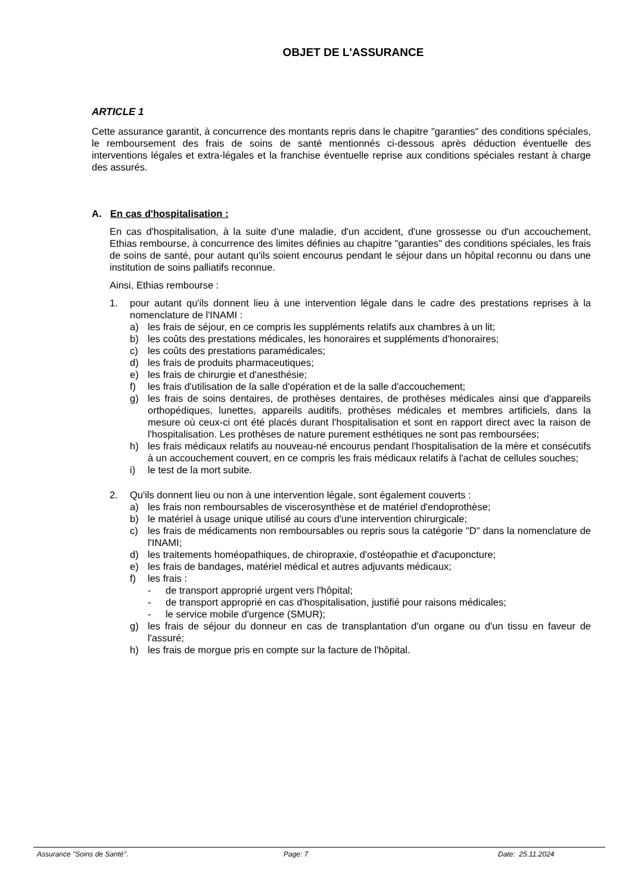OBJET DE L'ASSURANCE
ARTICLE 1
Cette assurance garantit, à concurrence des montants repris dans le chapitre "garanties" des conditions spéciales, le remboursement des frais de soins de santé mentionnés ci-dessous après déduction éventuelle des interventions légales et extra-légales et la franchise éventuelle reprise aux conditions spéciales restant à charge des assurés.
A. En cas d'hospitalisation :
En cas d'hospitalisation, à la suite d'une maladie, d'un accident, d'une grossesse ou d'un accouchement, Ethias rembourse, à concurrence des limites définies au chapitre "garanties" des conditions spéciales, les frais de soins de santé, pour autant qu'ils soient encourus pendant le séjour dans un hôpital reconnu ou dans une institution de soins palliatifs reconnue.
Ainsi, Ethias rembourse :
1. pour autant qu'ils donnent lieu à une intervention légale dans le cadre des prestations reprises à la nomenclature de l'INAMI :
a) les frais de séjour, en ce compris les suppléments relatifs aux chambres à un lit;
b) les coûts des prestations médicales, les honoraires et suppléments d'honoraires;
c) les coûts des prestations paramédicales;
d) les frais de produits pharmaceutiques;
e) les frais de chirurgie et d'anesthésie;
f) les frais d'utilisation de la salle d'opération et de la salle d'accouchement;
g) les frais de soins dentaires, de prothèses dentaires, de prothèses médicales ainsi que d'appareils orthopédiques, lunettes, appareils auditifs, prothèses médicales et membres artificiels, dans la mesure où ceux-ci ont été placés durant l'hospitalisation et sont en rapport direct avec la raison de l'hospitalisation. Les prothèses de nature purement esthétiques ne sont pas remboursées;
h) les frais médicaux relatifs au nouveau-né encourus pendant l'hospitalisation de la mère et consécutifs à un accouchement couvert, en ce compris les frais médicaux relatifs à l'achat de cellules souches;
i) le test de la mort subite.
2. Qu'ils donnent lieu ou non à une intervention légale, sont également couverts :
a) les frais non remboursables de viscerosynthèse et de matériel d'endoprothèse;
b) le matériel à usage unique utilisé au cours d'une intervention chirurgicale;
c) les frais de médicaments non remboursables ou repris sous la catégorie "D" dans la nomenclature de l'INAMI;
d) les traitements homéopathiques, de chiropraxie, d'ostéopathie et d'acuponcture;
e) les frais de bandages, matériel médical et autres adjuvants médicaux;
f) les frais :
- de transport approprié urgent vers l'hôpital;
- de transport approprié en cas d'hospitalisation, justifié pour raisons médicales;
- le service mobile d'urgence (SMUR);
g) les frais de séjour du donneur en cas de transplantation d'un organe ou d'un tissu en faveur de l'assuré;
h) les frais de morgue pris en compte sur la facture de l'hôpital.
Assurance "Soins de Santé". Page: 7 Date: 25.11.2024